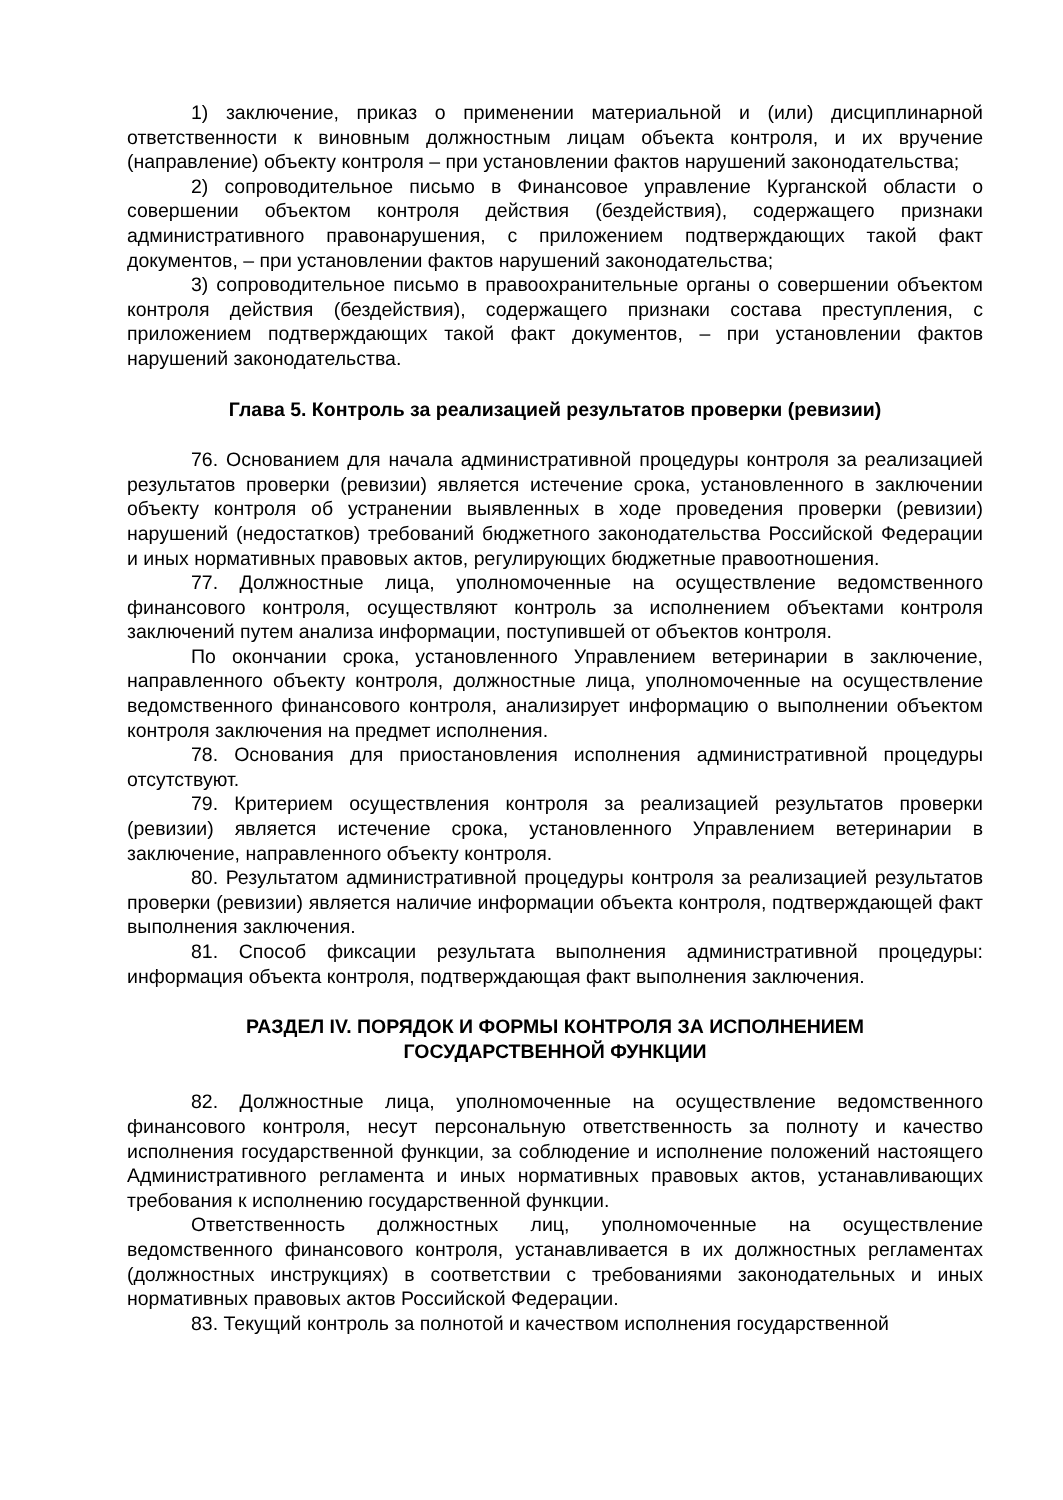1) заключение, приказ о применении материальной и (или) дисциплинарной ответственности к виновным должностным лицам объекта контроля, и их вручение (направление) объекту контроля – при установлении фактов нарушений законодательства;
2) сопроводительное письмо в Финансовое управление Курганской области о совершении объектом контроля действия (бездействия), содержащего признаки административного правонарушения, с приложением подтверждающих такой факт документов, – при установлении фактов нарушений законодательства;
3) сопроводительное письмо в правоохранительные органы о совершении объектом контроля действия (бездействия), содержащего признаки состава преступления, с приложением подтверждающих такой факт документов, – при установлении фактов нарушений законодательства.
Глава 5. Контроль за реализацией результатов проверки (ревизии)
76. Основанием для начала административной процедуры контроля за реализацией результатов проверки (ревизии) является истечение срока, установленного в заключении объекту контроля об устранении выявленных в ходе проведения проверки (ревизии) нарушений (недостатков) требований бюджетного законодательства Российской Федерации и иных нормативных правовых актов, регулирующих бюджетные правоотношения.
77. Должностные лица, уполномоченные на осуществление ведомственного финансового контроля, осуществляют контроль за исполнением объектами контроля заключений путем анализа информации, поступившей от объектов контроля.
По окончании срока, установленного Управлением ветеринарии в заключение, направленного объекту контроля, должностные лица, уполномоченные на осуществление ведомственного финансового контроля, анализирует информацию о выполнении объектом контроля заключения на предмет исполнения.
78. Основания для приостановления исполнения административной процедуры отсутствуют.
79. Критерием осуществления контроля за реализацией результатов проверки (ревизии) является истечение срока, установленного Управлением ветеринарии в заключение, направленного объекту контроля.
80. Результатом административной процедуры контроля за реализацией результатов проверки (ревизии) является наличие информации объекта контроля, подтверждающей факт выполнения заключения.
81. Способ фиксации результата выполнения административной процедуры: информация объекта контроля, подтверждающая факт выполнения заключения.
РАЗДЕЛ IV. ПОРЯДОК И ФОРМЫ КОНТРОЛЯ ЗА ИСПОЛНЕНИЕМ
ГОСУДАРСТВЕННОЙ ФУНКЦИИ
82. Должностные лица, уполномоченные на осуществление ведомственного финансового контроля, несут персональную ответственность за полноту и качество исполнения государственной функции, за соблюдение и исполнение положений настоящего Административного регламента и иных нормативных правовых актов, устанавливающих требования к исполнению государственной функции.
Ответственность должностных лиц, уполномоченные на осуществление ведомственного финансового контроля, устанавливается в их должностных регламентах (должностных инструкциях) в соответствии с требованиями законодательных и иных нормативных правовых актов Российской Федерации.
83. Текущий контроль за полнотой и качеством исполнения государственной